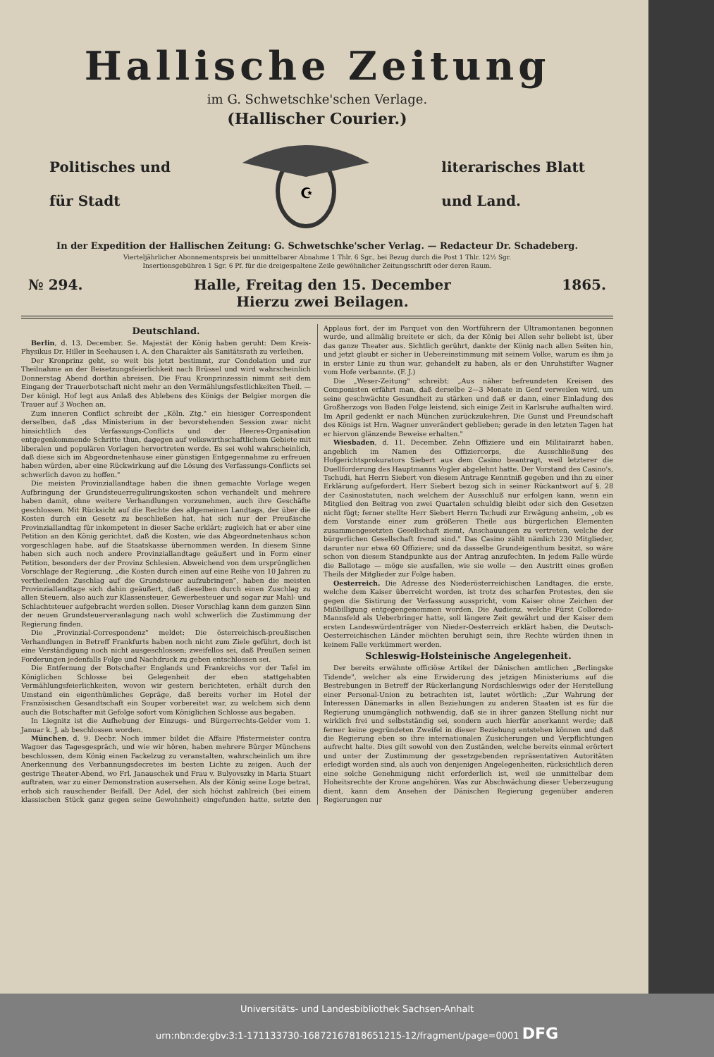Hallische Zeitung
im G. Schwetschke'schen Verlage.
(Hallischer Courier.)
Politisches und
für Stadt
☪
literarisches Blatt
und Land.
In der Expedition der Hallischen Zeitung: G. Schwetschke'scher Verlag. — Redacteur Dr. Schadeberg.
Vierteljährlicher Abonnementspreis bei unmittelbarer Abnahme 1 Thlr. 6 Sgr., bei Bezug durch die Post 1 Thlr. 12½ Sgr.
Insertionsgebühren 1 Sgr. 6 Pf. für die dreigespaltene Zeile gewöhnlicher Zeitungsschrift oder deren Raum.
№ 294. Halle, Freitag den 15. December
Hierzu zwei Beilagen. 1865.
Deutschland.
Berlin, d. 13. December. Se. Majestät der König haben geruht: Dem Kreis-Physikus Dr. Hiller in Seehausen i. A. den Charakter als Sanitätsrath zu verleihen.
Der Kronprinz geht, so weit bis jetzt bestimmt, zur Condolation und zur Theilnahme an der Beisetzungsfeierlichkeit nach Brüssel und wird wahrscheinlich Donnerstag Abend dorthin abreisen. Die Frau Kronprinzessin nimmt seit dem Eingang der Trauerbotschaft nicht mehr an den Vermählungsfestlichkeiten Theil. — Der königl. Hof legt aus Anlaß des Ablebens des Königs der Belgier morgen die Trauer auf 3 Wochen an.
Zum inneren Conflict schreibt der „Köln. Ztg." ein hiesiger Correspondent derselben, daß „das Ministerium in der bevorstehenden Session zwar nicht hinsichtlich des Verfassungs-Conflicts und der Heeres-Organisation entgegenkommende Schritte thun, dagegen auf volkswirthschaftlichem Gebiete mit liberalen und populären Vorlagen hervortreten werde. Es sei wohl wahrscheinlich, daß diese sich im Abgeordnetenhause einer günstigen Entgegennahme zu erfreuen haben würden, aber eine Rückwirkung auf die Lösung des Verfassungs-Conflicts sei schwerlich davon zu hoffen."
Die meisten Provinziallandtage haben die ihnen gemachte Vorlage wegen Aufbringung der Grundsteuerregulirungskosten schon verhandelt und mehrere haben damit, ohne weitere Verhandlungen vorzunehmen, auch ihre Geschäfte geschlossen. Mit Rücksicht auf die Rechte des allgemeinen Landtags, der über die Kosten durch ein Gesetz zu beschließen hat, hat sich nur der Preußische Provinziallandtag für inkompetent in dieser Sache erklärt; zugleich hat er aber eine Petition an den König gerichtet, daß die Kosten, wie das Abgeordnetenhaus schon vorgeschlagen habe, auf die Staatskasse übernommen werden. In diesem Sinne haben sich auch noch andere Provinziallandtage geäußert und in Form einer Petition, besonders der der Provinz Schlesien. Abweichend von dem ursprünglichen Vorschlage der Regierung, „die Kosten durch einen auf eine Reihe von 10 Jahren zu vertheilenden Zuschlag auf die Grundsteuer aufzubringen", haben die meisten Provinziallandtage sich dahin geäußert, daß dieselben durch einen Zuschlag zu allen Steuern, also auch zur Klassensteuer, Gewerbesteuer und sogar zur Mahl- und Schlachtsteuer aufgebracht werden sollen. Dieser Vorschlag kann dem ganzen Sinn der neuen Grundsteuerveranlagung nach wohl schwerlich die Zustimmung der Regierung finden.
Die „Provinzial-Correspondenz" meldet: Die österreichisch-preußischen Verhandlungen in Betreff Frankfurts haben noch nicht zum Ziele geführt, doch ist eine Verständigung noch nicht ausgeschlossen; zweifellos sei, daß Preußen seinen Forderungen jedenfalls Folge und Nachdruck zu geben entschlossen sei.
Die Entfernung der Botschafter Englands und Frankreichs vor der Tafel im Königlichen Schlosse bei Gelegenheit der eben stattgehabten Vermählungsfeierlichkeiten, wovon wir gestern berichteten, erhält durch den Umstand ein eigenthümliches Gepräge, daß bereits vorher im Hotel der Französischen Gesandtschaft ein Souper vorbereitet war, zu welchem sich denn auch die Botschafter mit Gefolge sofort vom Königlichen Schlosse aus begaben.
In Liegnitz ist die Aufhebung der Einzugs- und Bürgerrechts-Gelder vom 1. Januar k. J. ab beschlossen worden.
München, d. 9. Decbr. Noch immer bildet die Affaire Pfistermeister contra Wagner das Tagesgespräch, und wie wir hören, haben mehrere Bürger Münchens beschlossen, dem König einen Fackelzug zu veranstalten, wahrscheinlich um ihre Anerkennung des Verbannungsdecretes im besten Lichte zu zeigen. Auch der gestrige Theater-Abend, wo Frl. Janauschek und Frau v. Bulyovszky in Maria Stuart auftraten, war zu einer Demonstration ausersehen. Als der König seine Loge betrat, erhob sich rauschender Beifall. Der Adel, der sich höchst zahlreich (bei einem klassischen Stück ganz gegen seine Gewohnheit) eingefunden hatte, setzte den Applaus fort, der im Parquet von den Wortführern der Ultramontanen begonnen wurde, und allmälig breitete er sich, da der König bei Allen sehr beliebt ist, über das ganze Theater aus. Sichtlich gerührt, dankte der König nach allen Seiten hin, und jetzt glaubt er sicher in Uebereinstimmung mit seinem Volke, warum es ihm ja in erster Linie zu thun war, gehandelt zu haben, als er den Unruhstifter Wagner vom Hofe verbannte. (F. J.)
Die „Weser-Zeitung" schreibt: „Aus näher befreundeten Kreisen des Componisten erfährt man, daß derselbe 2—3 Monate in Genf verweilen wird, um seine geschwächte Gesundheit zu stärken und daß er dann, einer Einladung des Großherzogs von Baden Folge leistend, sich einige Zeit in Karlsruhe aufhalten wird. Im April gedenkt er nach München zurückzukehren. Die Gunst und Freundschaft des Königs ist Hrn. Wagner unverändert geblieben; gerade in den letzten Tagen hat er hiervon glänzende Beweise erhalten."
Wiesbaden, d. 11. December. Zehn Offiziere und ein Militairarzt haben, angeblich im Namen des Offiziercorps, die Ausschließung des Hofgerichtsprokurators Siebert aus dem Casino beantragt, weil letzterer die Duellforderung des Hauptmanns Vogler abgelehnt hatte. Der Vorstand des Casino's, Tschudi, hat Herrn Siebert von diesem Antrage Kenntniß gegeben und ihn zu einer Erklärung aufgefordert. Herr Siebert bezog sich in seiner Rückantwort auf §. 28 der Casinostatuten, nach welchem der Ausschluß nur erfolgen kann, wenn ein Mitglied den Beitrag von zwei Quartalen schuldig bleibt oder sich den Gesetzen nicht fügt; ferner stellte Herr Siebert Herrn Tschudi zur Erwägung anheim, „ob es dem Vorstande einer zum größeren Theile aus bürgerlichen Elementen zusammengesetzten Gesellschaft ziemt, Anschauungen zu vertreten, welche der bürgerlichen Gesellschaft fremd sind." Das Casino zählt nämlich 230 Mitglieder, darunter nur etwa 60 Offiziere; und da dasselbe Grundeigenthum besitzt, so wäre schon von diesem Standpunkte aus der Antrag anzufechten. In jedem Falle würde die Ballotage — möge sie ausfallen, wie sie wolle — den Austritt eines großen Theils der Mitglieder zur Folge haben.
Oesterreich. Die Adresse des Niederösterreichischen Landtages, die erste, welche dem Kaiser überreicht worden, ist trotz des scharfen Protestes, den sie gegen die Sistirung der Verfassung ausspricht, vom Kaiser ohne Zeichen der Mißbilligung entgegengenommen worden. Die Audienz, welche Fürst Colloredo-Mannsfeld als Ueberbringer hatte, soll längere Zeit gewährt und der Kaiser dem ersten Landeswürdenträger von Nieder-Oesterreich erklärt haben, die Deutsch-Oesterreichischen Länder möchten beruhigt sein, ihre Rechte würden ihnen in keinem Falle verkümmert werden.
Schleswig-Holsteinische Angelegenheit.
Der bereits erwähnte officiöse Artikel der Dänischen amtlichen „Berlingske Tidende", welcher als eine Erwiderung des jetzigen Ministeriums auf die Bestrebungen in Betreff der Rückerlangung Nordschleswigs oder der Herstellung einer Personal-Union zu betrachten ist, lautet wörtlich: „Zur Wahrung der Interessen Dänemarks in allen Beziehungen zu anderen Staaten ist es für die Regierung unumgänglich nothwendig, daß sie in ihrer ganzen Stellung nicht nur wirklich frei und selbstständig sei, sondern auch hierfür anerkannt werde; daß ferner keine gegründeten Zweifel in dieser Beziehung entstehen können und daß die Regierung eben so ihre internationalen Zusicherungen und Verpflichtungen aufrecht halte. Dies gilt sowohl von den Zuständen, welche bereits einmal erörtert und unter der Zustimmung der gesetzgebenden repräsentativen Autoritäten erledigt worden sind, als auch von denjenigen Angelegenheiten, rücksichtlich deren eine solche Genehmigung nicht erforderlich ist, weil sie unmittelbar dem Hoheitsrechte der Krone angehören. Was zur Abschwächung dieser Ueberzeugung dient, kann dem Ansehen der Dänischen Regierung gegenüber anderen Regierungen nur
Universitäts- und Landesbibliothek Sachsen-Anhalt
urn:nbn:de:gbv:3:1-171133730-16872167818651215-12/fragment/page=0001 DFG